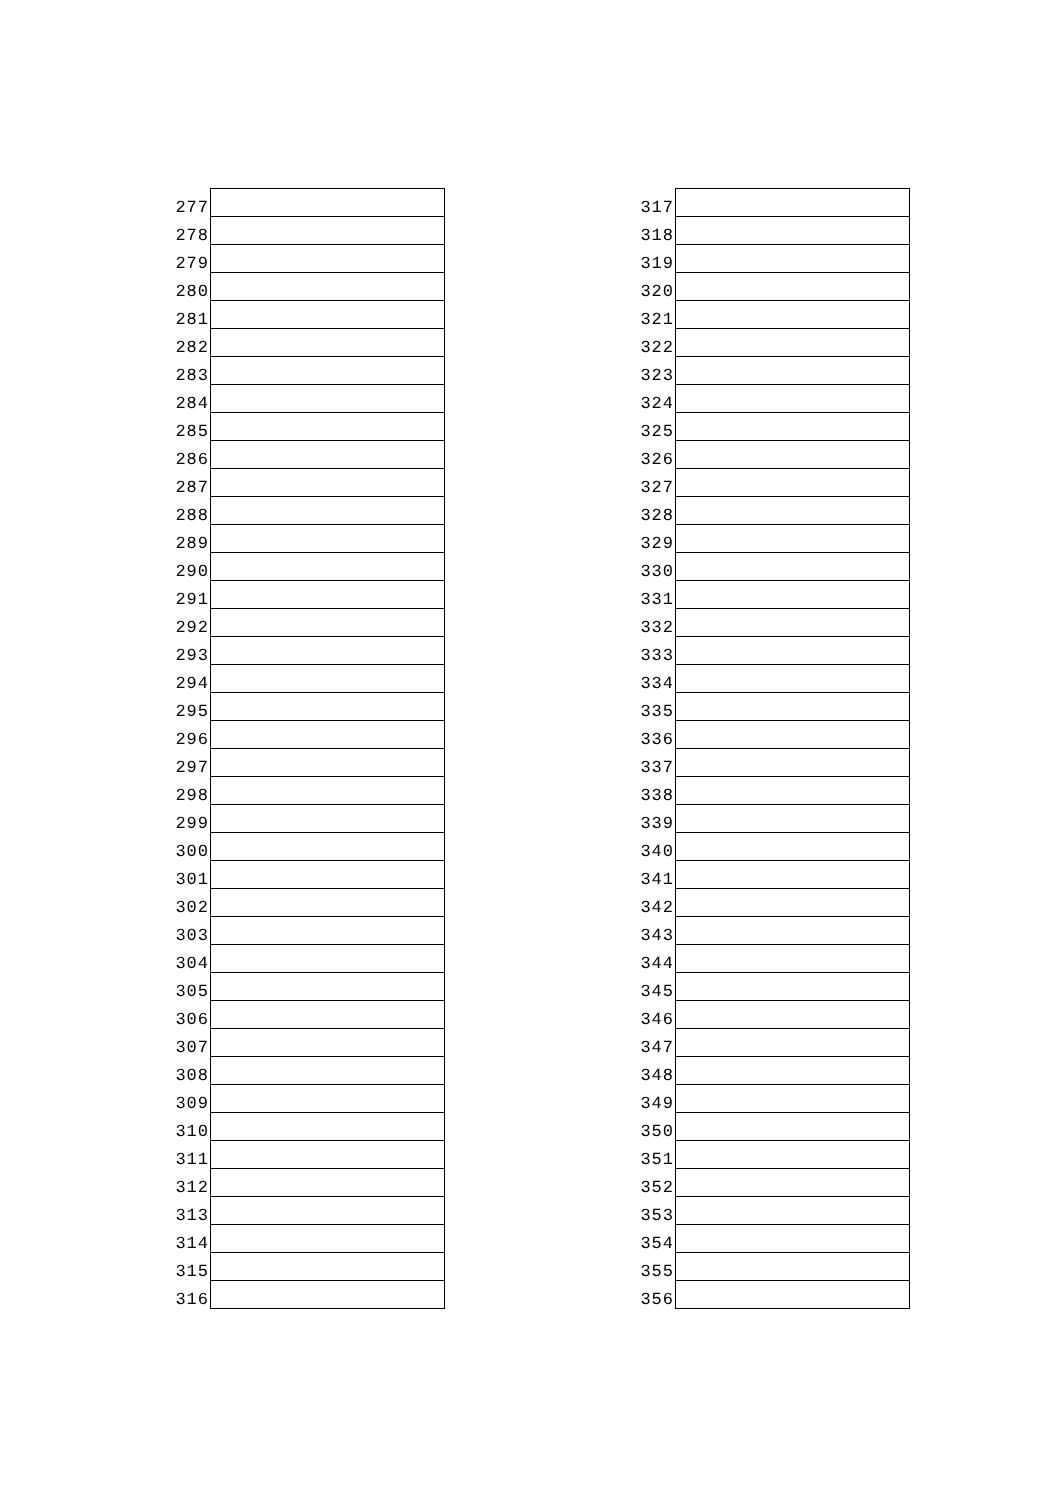| 277 | |
| 278 | |
| 279 | |
| 280 | |
| 281 | |
| 282 | |
| 283 | |
| 284 | |
| 285 | |
| 286 | |
| 287 | |
| 288 | |
| 289 | |
| 290 | |
| 291 | |
| 292 | |
| 293 | |
| 294 | |
| 295 | |
| 296 | |
| 297 | |
| 298 | |
| 299 | |
| 300 | |
| 301 | |
| 302 | |
| 303 | |
| 304 | |
| 305 | |
| 306 | |
| 307 | |
| 308 | |
| 309 | |
| 310 | |
| 311 | |
| 312 | |
| 313 | |
| 314 | |
| 315 | |
| 316 | |
| 317 | |
| 318 | |
| 319 | |
| 320 | |
| 321 | |
| 322 | |
| 323 | |
| 324 | |
| 325 | |
| 326 | |
| 327 | |
| 328 | |
| 329 | |
| 330 | |
| 331 | |
| 332 | |
| 333 | |
| 334 | |
| 335 | |
| 336 | |
| 337 | |
| 338 | |
| 339 | |
| 340 | |
| 341 | |
| 342 | |
| 343 | |
| 344 | |
| 345 | |
| 346 | |
| 347 | |
| 348 | |
| 349 | |
| 350 | |
| 351 | |
| 352 | |
| 353 | |
| 354 | |
| 355 | |
| 356 | |